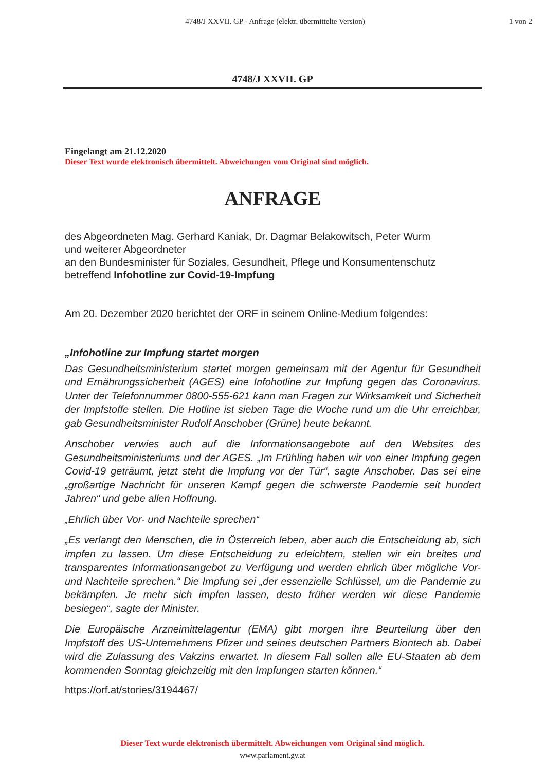4748/J XXVII. GP - Anfrage (elektr. übermittelte Version)
1 von 2
4748/J XXVII. GP
Eingelangt am 21.12.2020
Dieser Text wurde elektronisch übermittelt. Abweichungen vom Original sind möglich.
ANFRAGE
des Abgeordneten Mag. Gerhard Kaniak, Dr. Dagmar Belakowitsch, Peter Wurm
und weiterer Abgeordneter
an den Bundesminister für Soziales, Gesundheit, Pflege und Konsumentenschutz
betreffend Infohotline zur Covid-19-Impfung
Am 20. Dezember 2020 berichtet der ORF in seinem Online-Medium folgendes:
„Infohotline zur Impfung startet morgen
Das Gesundheitsministerium startet morgen gemeinsam mit der Agentur für Gesundheit und Ernährungssicherheit (AGES) eine Infohotline zur Impfung gegen das Coronavirus. Unter der Telefonnummer 0800-555-621 kann man Fragen zur Wirksamkeit und Sicherheit der Impfstoffe stellen. Die Hotline ist sieben Tage die Woche rund um die Uhr erreichbar, gab Gesundheitsminister Rudolf Anschober (Grüne) heute bekannt.
Anschober verwies auch auf die Informationsangebote auf den Websites des Gesundheitsministeriums und der AGES. „Im Frühling haben wir von einer Impfung gegen Covid-19 geträumt, jetzt steht die Impfung vor der Tür“, sagte Anschober. Das sei eine „großartige Nachricht für unseren Kampf gegen die schwerste Pandemie seit hundert Jahren“ und gebe allen Hoffnung.
„Ehrlich über Vor- und Nachteile sprechen“
„Es verlangt den Menschen, die in Österreich leben, aber auch die Entscheidung ab, sich impfen zu lassen. Um diese Entscheidung zu erleichtern, stellen wir ein breites und transparentes Informationsangebot zu Verfügung und werden ehrlich über mögliche Vor- und Nachteile sprechen.“ Die Impfung sei „der essenzielle Schlüssel, um die Pandemie zu bekämpfen. Je mehr sich impfen lassen, desto früher werden wir diese Pandemie besiegen“, sagte der Minister.
Die Europäische Arzneimittelagentur (EMA) gibt morgen ihre Beurteilung über den Impfstoff des US-Unternehmens Pfizer und seines deutschen Partners Biontech ab. Dabei wird die Zulassung des Vakzins erwartet. In diesem Fall sollen alle EU-Staaten ab dem kommenden Sonntag gleichzeitig mit den Impfungen starten können.“
https://orf.at/stories/3194467/
Dieser Text wurde elektronisch übermittelt. Abweichungen vom Original sind möglich.
www.parlament.gv.at